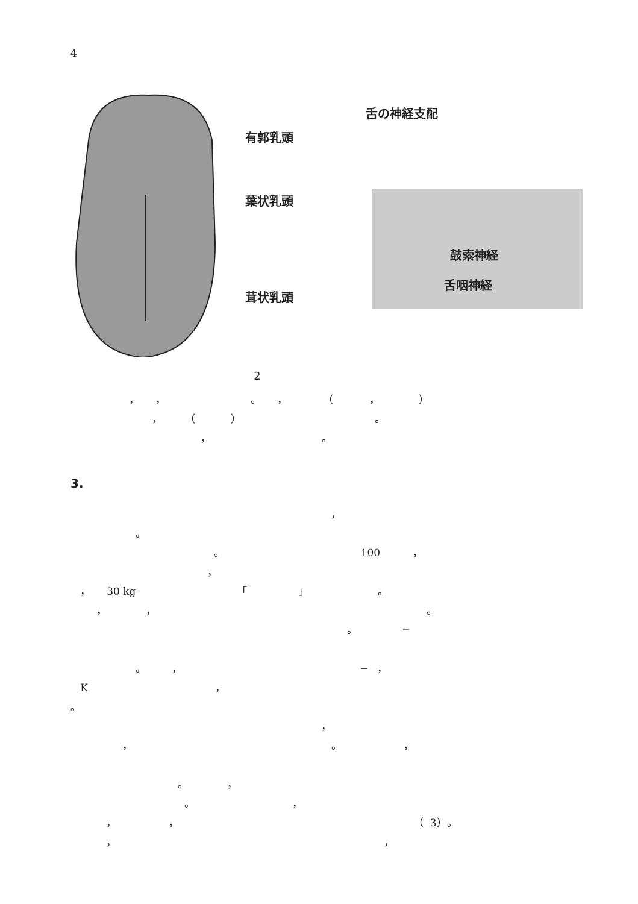4
有郭乳頭
葉状乳頭
茸状乳頭
舌の神経支配
鼓索神経
舌咽神経
2
， ， 。 ， （ ， ）
， （ ） 。
， 。
3.
，
。
。 100 ，
，
， 30 kg 「 」 。
， ， 。
。 ─
。 ， ─ ，
K ，
。
，
， 。 ，
。 ，
。 ，
， ， （ 3）。
， ，